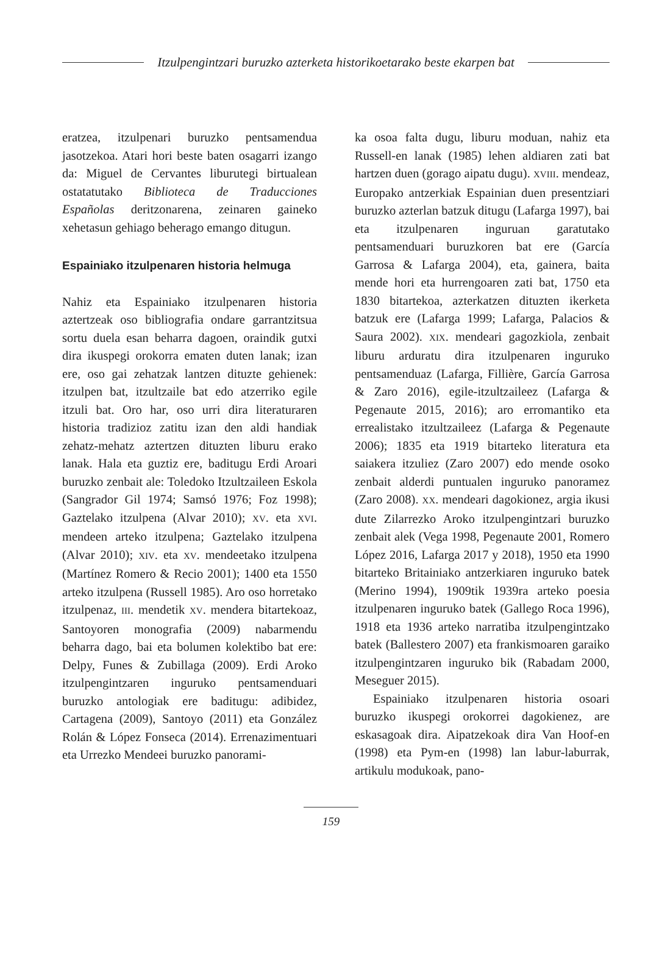Itzulpengintzari buruzko azterketa historikoetarako beste ekarpen bat
eratzea, itzulpenari buruzko pentsamendua jasotzekoa. Atari hori beste baten osagarri izango da: Miguel de Cervantes liburutegi birtualean ostatatutako Biblioteca de Traducciones Españolas deritzonarena, zeinaren gaineko xehetasun gehiago beherago emango ditugun.
Espainiako itzulpenaren historia helmuga
Nahiz eta Espainiako itzulpenaren historia aztertzeak oso bibliografia ondare garrantzitsua sortu duela esan beharra dagoen, oraindik gutxi dira ikuspegi orokorra ematen duten lanak; izan ere, oso gai zehatzak lantzen dituzte gehienek: itzulpen bat, itzultzaile bat edo atzerriko egile itzuli bat. Oro har, oso urri dira literaturaren historia tradizioz zatitu izan den aldi handiak zehatz-mehatz aztertzen dituzten liburu erako lanak. Hala eta guztiz ere, baditugu Erdi Aroari buruzko zenbait ale: Toledoko Itzultzaileen Eskola (Sangrador Gil 1974; Samsó 1976; Foz 1998); Gaztelako itzulpena (Alvar 2010); XV. eta XVI. mendeen arteko itzulpena; Gaztelako itzulpena (Alvar 2010); XIV. eta XV. mendeetako itzulpena (Martínez Romero & Recio 2001); 1400 eta 1550 arteko itzulpena (Russell 1985). Aro oso horretako itzulpenaz, III. mendetik XV. mendera bitartekoaz, Santoyoren monografia (2009) nabarmendu beharra dago, bai eta bolumen kolektibo bat ere: Delpy, Funes & Zubillaga (2009). Erdi Aroko itzulpengintzaren inguruko pentsamenduari buruzko antologiak ere baditugu: adibidez, Cartagena (2009), Santoyo (2011) eta González Rolán & López Fonseca (2014). Errenazimentuari eta Urrezko Mendeei buruzko panorami-
ka osoa falta dugu, liburu moduan, nahiz eta Russell-en lanak (1985) lehen aldiaren zati bat hartzen duen (gorago aipatu dugu). XVIII. mendeaz, Europako antzerkiak Espainian duen presentziari buruzko azterlan batzuk ditugu (Lafarga 1997), bai eta itzulpenaren inguruan garatutako pentsamenduari buruzkoren bat ere (García Garrosa & Lafarga 2004), eta, gainera, baita mende hori eta hurrengoaren zati bat, 1750 eta 1830 bitartekoa, azterkatzen dituzten ikerketa batzuk ere (Lafarga 1999; Lafarga, Palacios & Saura 2002). XIX. mendeari gagozkiola, zenbait liburu arduratu dira itzulpenaren inguruko pentsamenduaz (Lafarga, Fillière, García Garrosa & Zaro 2016), egile-itzultzaileez (Lafarga & Pegenaute 2015, 2016); aro erromantiko eta errealistako itzultzaileez (Lafarga & Pegenaute 2006); 1835 eta 1919 bitarteko literatura eta saiakera itzuliez (Zaro 2007) edo mende osoko zenbait alderdi puntualen inguruko panoramez (Zaro 2008). XX. mendeari dagokionez, argia ikusi dute Zilarrezko Aroko itzulpengintzari buruzko zenbait alek (Vega 1998, Pegenaute 2001, Romero López 2016, Lafarga 2017 y 2018), 1950 eta 1990 bitarteko Britainiako antzerkiaren inguruko batek (Merino 1994), 1909tik 1939ra arteko poesia itzulpenaren inguruko batek (Gallego Roca 1996), 1918 eta 1936 arteko narratiba itzulpengintzako batek (Ballestero 2007) eta frankismoaren garaiko itzulpengintzaren inguruko bik (Rabadam 2000, Meseguer 2015).
Espainiako itzulpenaren historia osoari buruzko ikuspegi orokorrei dagokienez, are eskasagoak dira. Aipatzekoak dira Van Hoof-en (1998) eta Pym-en (1998) lan labur-laburrak, artikulu modukoak, pano-
159